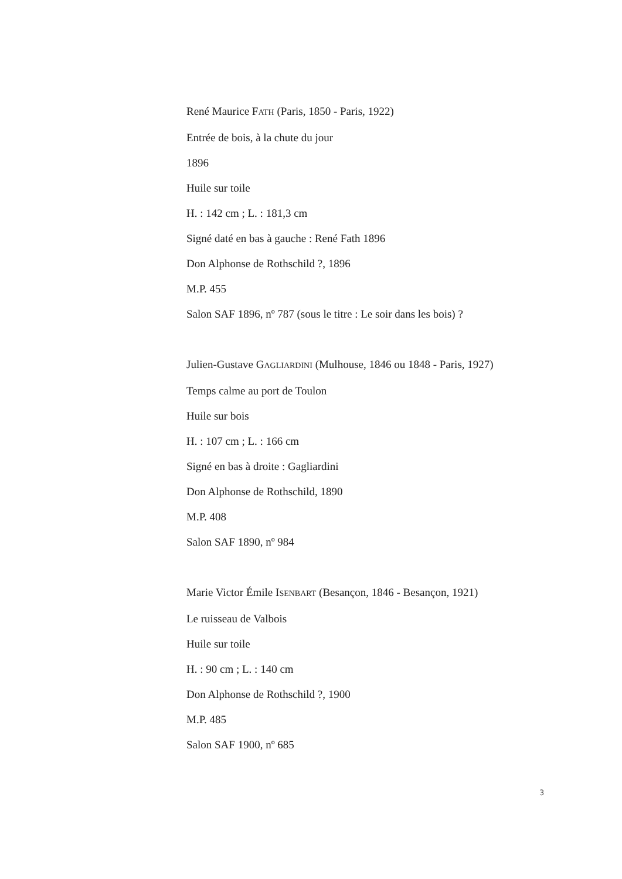René Maurice FATH (Paris, 1850 - Paris, 1922)
Entrée de bois, à la chute du jour
1896
Huile sur toile
H. : 142 cm ; L. : 181,3 cm
Signé daté en bas à gauche : René Fath 1896
Don Alphonse de Rothschild ?, 1896
M.P. 455
Salon SAF 1896, nº 787 (sous le titre : Le soir dans les bois) ?
Julien-Gustave GAGLIARDINI (Mulhouse, 1846 ou 1848 - Paris, 1927)
Temps calme au port de Toulon
Huile sur bois
H. : 107 cm ; L. : 166 cm
Signé en bas à droite : Gagliardini
Don Alphonse de Rothschild, 1890
M.P. 408
Salon SAF 1890, nº 984
Marie Victor Émile ISENBART (Besançon, 1846 - Besançon, 1921)
Le ruisseau de Valbois
Huile sur toile
H. : 90 cm ; L. : 140 cm
Don Alphonse de Rothschild ?, 1900
M.P. 485
Salon SAF 1900, nº 685
3